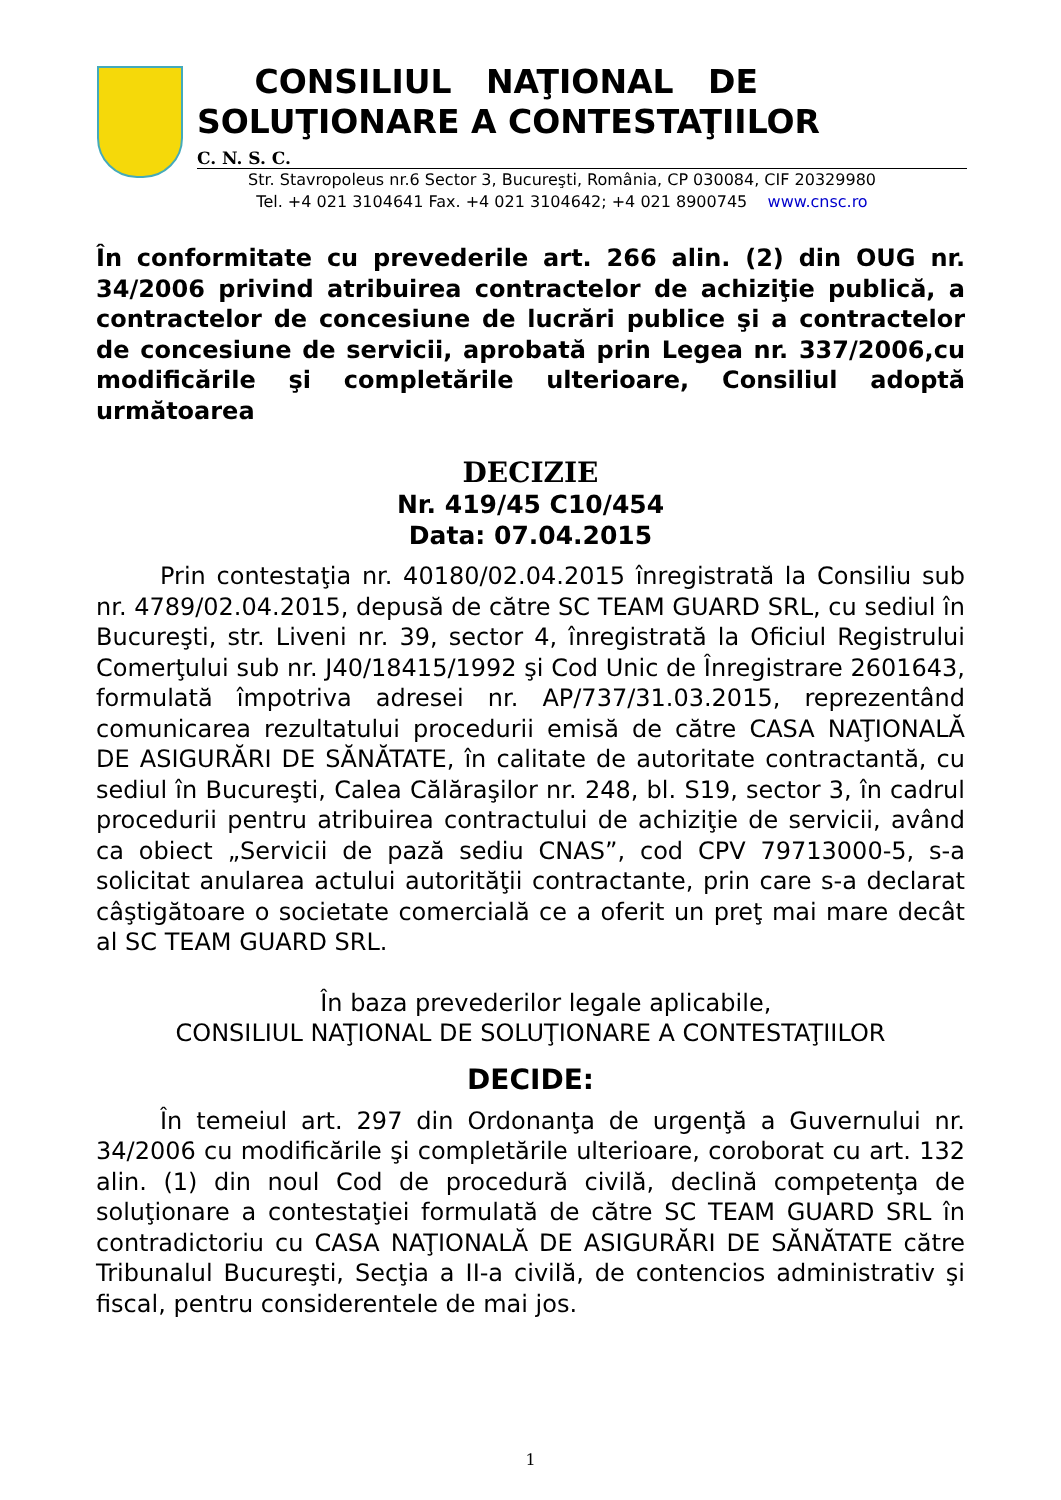CONSILIUL NAŢIONAL DE
SOLUŢIONARE A CONTESTAŢIILOR
C. N. S. C.
Str. Stavropoleus nr.6 Sector 3, Bucureşti, România, CP 030084, CIF 20329980
Tel. +4 021 3104641 Fax. +4 021 3104642; +4 021 8900745 www.cnsc.ro
În conformitate cu prevederile art. 266 alin. (2) din OUG nr. 34/2006 privind atribuirea contractelor de achiziţie publică, a contractelor de concesiune de lucrări publice şi a contractelor de concesiune de servicii, aprobată prin Legea nr. 337/2006,cu modificările şi completările ulterioare, Consiliul adoptă următoarea
DECIZIE
Nr. 419/45 C10/454
Data: 07.04.2015
Prin contestaţia nr. 40180/02.04.2015 înregistrată la Consiliu sub nr. 4789/02.04.2015, depusă de către SC TEAM GUARD SRL, cu sediul în Bucureşti, str. Liveni nr. 39, sector 4, înregistrată la Oficiul Registrului Comerţului sub nr. J40/18415/1992 şi Cod Unic de Înregistrare 2601643, formulată împotriva adresei nr. AP/737/31.03.2015, reprezentând comunicarea rezultatului procedurii emisă de către CASA NAŢIONALĂ DE ASIGURĂRI DE SĂNĂTATE, în calitate de autoritate contractantă, cu sediul în Bucureşti, Calea Călăraşilor nr. 248, bl. S19, sector 3, în cadrul procedurii pentru atribuirea contractului de achiziţie de servicii, având ca obiect „Servicii de pază sediu CNAS”, cod CPV 79713000-5, s-a solicitat anularea actului autorităţii contractante, prin care s-a declarat câştigătoare o societate comercială ce a oferit un preţ mai mare decât al SC TEAM GUARD SRL.
În baza prevederilor legale aplicabile,
CONSILIUL NAŢIONAL DE SOLUŢIONARE A CONTESTAŢIILOR
DECIDE:
În temeiul art. 297 din Ordonanţa de urgenţă a Guvernului nr. 34/2006 cu modificările şi completările ulterioare, coroborat cu art. 132 alin. (1) din noul Cod de procedură civilă, declină competenţa de soluţionare a contestaţiei formulată de către SC TEAM GUARD SRL în contradictoriu cu CASA NAŢIONALĂ DE ASIGURĂRI DE SĂNĂTATE către Tribunalul Bucureşti, Secţia a II-a civilă, de contencios administrativ şi fiscal, pentru considerentele de mai jos.
1